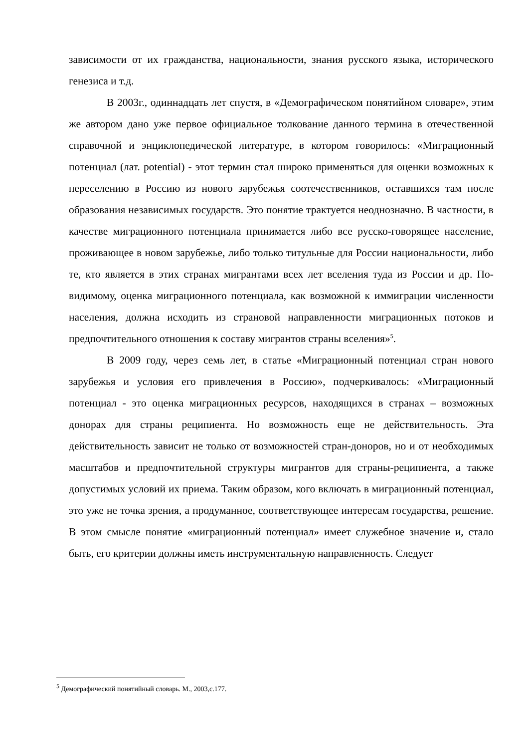зависимости от их гражданства, национальности, знания русского языка, исторического генезиса и т.д.
В 2003г., одиннадцать лет спустя, в «Демографическом понятийном словаре», этим же автором дано уже первое официальное толкование данного термина в отечественной справочной и энциклопедической литературе, в котором говорилось: «Миграционный потенциал (лат. potential) - этот термин стал широко применяться для оценки возможных к переселению в Россию из нового зарубежья соотечественников, оставшихся там после образования независимых государств. Это понятие трактуется неоднозначно. В частности, в качестве миграционного потенциала принимается либо все русско-говорящее население, проживающее в новом зарубежье, либо только титульные для России национальности, либо те, кто является в этих странах мигрантами всех лет вселения туда из России и др. По-видимому, оценка миграционного потенциала, как возможной к иммиграции численности населения, должна исходить из страновой направленности миграционных потоков и предпочтительного отношения к составу мигрантов страны вселения»<sup>5</sup>.
В 2009 году, через семь лет, в статье «Миграционный потенциал стран нового зарубежья и условия его привлечения в Россию», подчеркивалось: «Миграционный потенциал - это оценка миграционных ресурсов, находящихся в странах – возможных донорах для страны реципиента. Но возможность еще не действительность. Эта действительность зависит не только от возможностей стран-доноров, но и от необходимых масштабов и предпочтительной структуры мигрантов для страны-реципиента, а также допустимых условий их приема. Таким образом, кого включать в миграционный потенциал, это уже не точка зрения, а продуманное, соответствующее интересам государства, решение. В этом смысле понятие «миграционный потенциал» имеет служебное значение и, стало быть, его критерии должны иметь инструментальную направленность. Следует
<sup>5</sup> Демографический понятийный словарь. М., 2003,с.177.